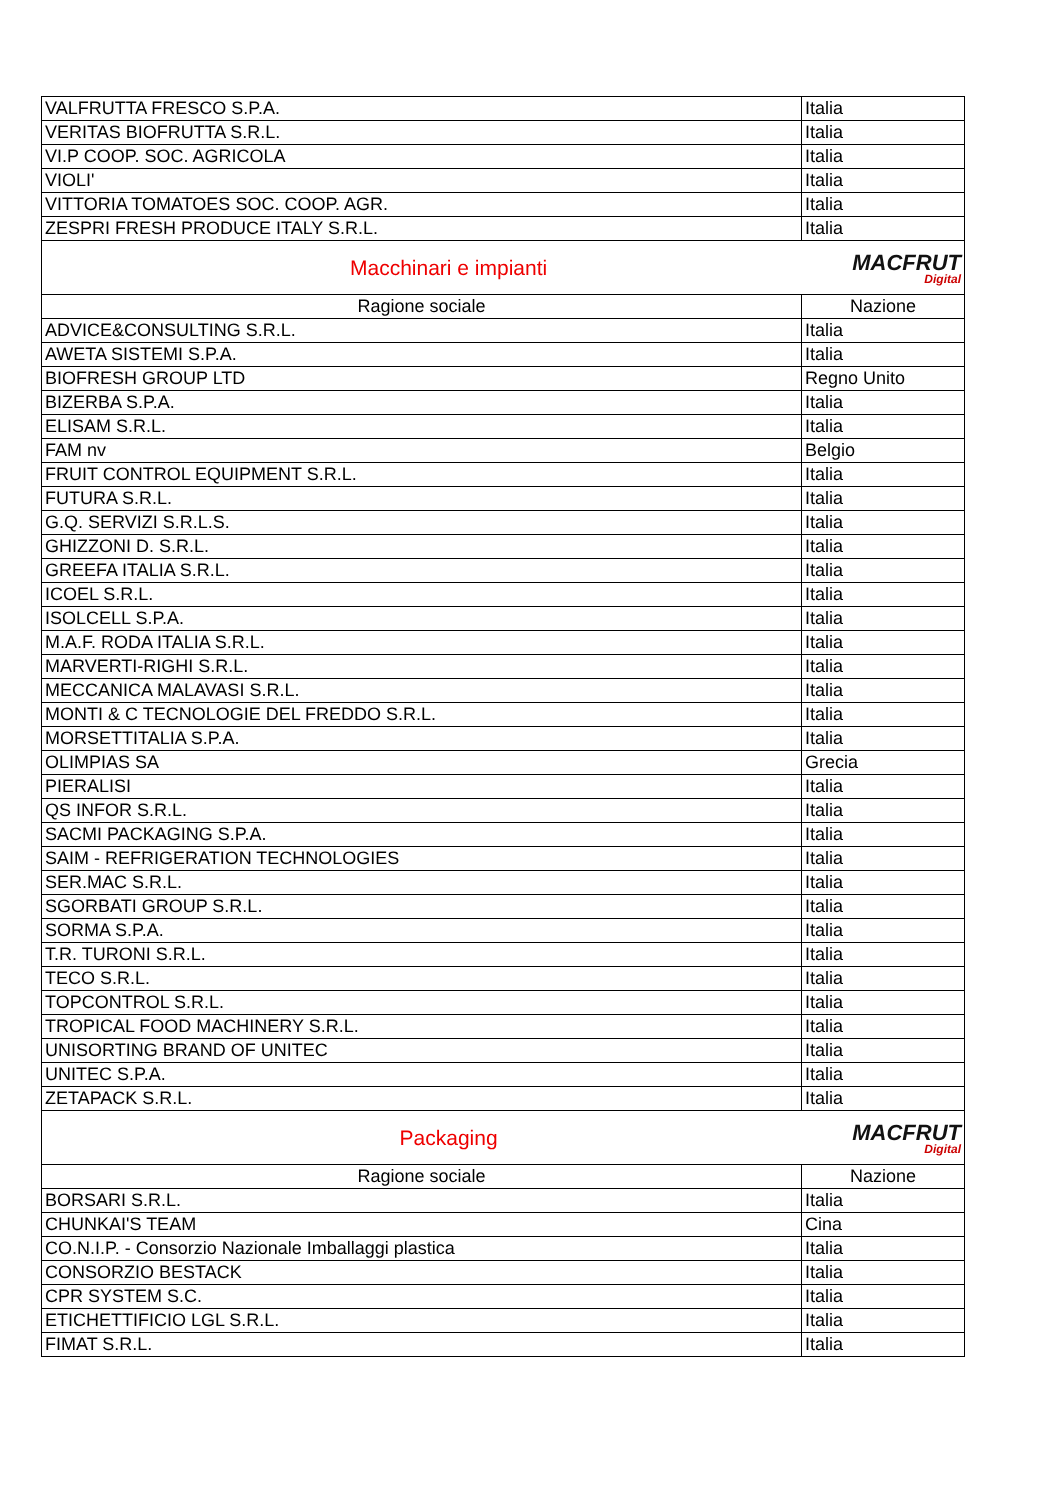| VALFRUTTA FRESCO S.P.A. | Italia |
| VERITAS BIOFRUTTA S.R.L. | Italia |
| VI.P COOP. SOC. AGRICOLA | Italia |
| VIOLI' | Italia |
| VITTORIA TOMATOES SOC. COOP. AGR. | Italia |
| ZESPRI FRESH PRODUCE ITALY S.R.L. | Italia |
| Macchinari e impianti MACFRUT Digital | |
| Ragione sociale | Nazione |
| ADVICE&CONSULTING S.R.L. | Italia |
| AWETA SISTEMI S.P.A. | Italia |
| BIOFRESH GROUP LTD | Regno Unito |
| BIZERBA S.P.A. | Italia |
| ELISAM S.R.L. | Italia |
| FAM nv | Belgio |
| FRUIT CONTROL EQUIPMENT S.R.L. | Italia |
| FUTURA S.R.L. | Italia |
| G.Q. SERVIZI S.R.L.S. | Italia |
| GHIZZONI D. S.R.L. | Italia |
| GREEFA ITALIA S.R.L. | Italia |
| ICOEL S.R.L. | Italia |
| ISOLCELL S.P.A. | Italia |
| M.A.F. RODA ITALIA S.R.L. | Italia |
| MARVERTI-RIGHI S.R.L. | Italia |
| MECCANICA MALAVASI S.R.L. | Italia |
| MONTI & C TECNOLOGIE DEL FREDDO S.R.L. | Italia |
| MORSETTITALIA S.P.A. | Italia |
| OLIMPIAS SA | Grecia |
| PIERALISI | Italia |
| QS INFOR S.R.L. | Italia |
| SACMI PACKAGING S.P.A. | Italia |
| SAIM - REFRIGERATION TECHNOLOGIES | Italia |
| SER.MAC S.R.L. | Italia |
| SGORBATI GROUP S.R.L. | Italia |
| SORMA S.P.A. | Italia |
| T.R. TURONI S.R.L. | Italia |
| TECO S.R.L. | Italia |
| TOPCONTROL S.R.L. | Italia |
| TROPICAL FOOD MACHINERY S.R.L. | Italia |
| UNISORTING BRAND OF UNITEC | Italia |
| UNITEC S.P.A. | Italia |
| ZETAPACK S.R.L. | Italia |
| Packaging MACFRUT Digital | |
| Ragione sociale | Nazione |
| BORSARI S.R.L. | Italia |
| CHUNKAI'S TEAM | Cina |
| CO.N.I.P. - Consorzio Nazionale Imballaggi plastica | Italia |
| CONSORZIO BESTACK | Italia |
| CPR SYSTEM S.C. | Italia |
| ETICHETTIFICIO LGL S.R.L. | Italia |
| FIMAT S.R.L. | Italia |